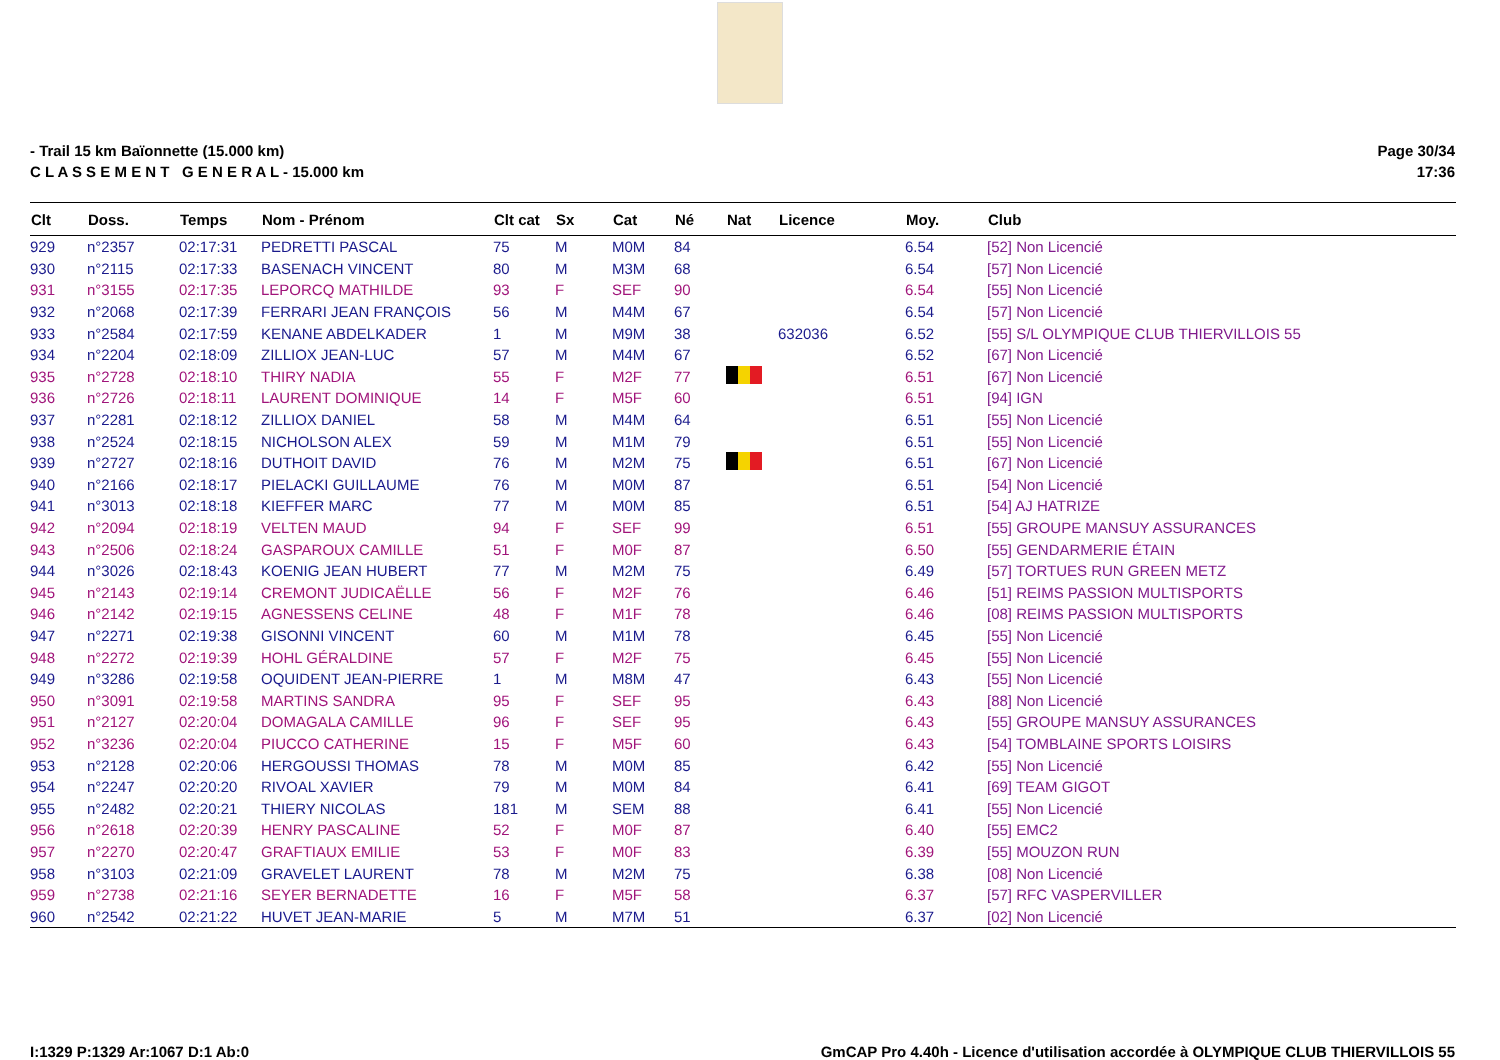- Trail 15 km Baïonnette (15.000 km)
C L A S S E M E N T G E N E R A L - 15.000 km
Page 30/34
17:36
| Clt | Doss. | Temps | Nom - Prénom | Clt cat | Sx | Cat | Né | Nat | Licence | Moy. | Club |
| --- | --- | --- | --- | --- | --- | --- | --- | --- | --- | --- | --- |
| 929 | n°2357 | 02:17:31 | PEDRETTI PASCAL | 75 | M | M0M | 84 | | | 6.54 | [52] Non Licencié |
| 930 | n°2115 | 02:17:33 | BASENACH VINCENT | 80 | M | M3M | 68 | | | 6.54 | [57] Non Licencié |
| 931 | n°3155 | 02:17:35 | LEPORCQ MATHILDE | 93 | F | SEF | 90 | | | 6.54 | [55] Non Licencié |
| 932 | n°2068 | 02:17:39 | FERRARI JEAN FRANÇOIS | 56 | M | M4M | 67 | | | 6.54 | [57] Non Licencié |
| 933 | n°2584 | 02:17:59 | KENANE ABDELKADER | 1 | M | M9M | 38 | | 632036 | 6.52 | [55] S/L OLYMPIQUE CLUB THIERVILLOIS 55 |
| 934 | n°2204 | 02:18:09 | ZILLIOX JEAN-LUC | 57 | M | M4M | 67 | | | 6.52 | [67] Non Licencié |
| 935 | n°2728 | 02:18:10 | THIRY NADIA | 55 | F | M2F | 77 | | | 6.51 | [67] Non Licencié |
| 936 | n°2726 | 02:18:11 | LAURENT DOMINIQUE | 14 | F | M5F | 60 | | | 6.51 | [94] IGN |
| 937 | n°2281 | 02:18:12 | ZILLIOX DANIEL | 58 | M | M4M | 64 | | | 6.51 | [55] Non Licencié |
| 938 | n°2524 | 02:18:15 | NICHOLSON ALEX | 59 | M | M1M | 79 | | | 6.51 | [55] Non Licencié |
| 939 | n°2727 | 02:18:16 | DUTHOIT DAVID | 76 | M | M2M | 75 | | | 6.51 | [67] Non Licencié |
| 940 | n°2166 | 02:18:17 | PIELACKI GUILLAUME | 76 | M | M0M | 87 | | | 6.51 | [54] Non Licencié |
| 941 | n°3013 | 02:18:18 | KIEFFER MARC | 77 | M | M0M | 85 | | | 6.51 | [54] AJ HATRIZE |
| 942 | n°2094 | 02:18:19 | VELTEN MAUD | 94 | F | SEF | 99 | | | 6.51 | [55] GROUPE MANSUY ASSURANCES |
| 943 | n°2506 | 02:18:24 | GASPAROUX CAMILLE | 51 | F | M0F | 87 | | | 6.50 | [55] GENDARMERIE ÉTAIN |
| 944 | n°3026 | 02:18:43 | KOENIG JEAN HUBERT | 77 | M | M2M | 75 | | | 6.49 | [57] TORTUES RUN GREEN METZ |
| 945 | n°2143 | 02:19:14 | CREMONT JUDICAËLLE | 56 | F | M2F | 76 | | | 6.46 | [51] REIMS PASSION MULTISPORTS |
| 946 | n°2142 | 02:19:15 | AGNESSENS CELINE | 48 | F | M1F | 78 | | | 6.46 | [08] REIMS PASSION MULTISPORTS |
| 947 | n°2271 | 02:19:38 | GISONNI VINCENT | 60 | M | M1M | 78 | | | 6.45 | [55] Non Licencié |
| 948 | n°2272 | 02:19:39 | HOHL GÉRALDINE | 57 | F | M2F | 75 | | | 6.45 | [55] Non Licencié |
| 949 | n°3286 | 02:19:58 | OQUIDENT JEAN-PIERRE | 1 | M | M8M | 47 | | | 6.43 | [55] Non Licencié |
| 950 | n°3091 | 02:19:58 | MARTINS SANDRA | 95 | F | SEF | 95 | | | 6.43 | [88] Non Licencié |
| 951 | n°2127 | 02:20:04 | DOMAGALA CAMILLE | 96 | F | SEF | 95 | | | 6.43 | [55] GROUPE MANSUY ASSURANCES |
| 952 | n°3236 | 02:20:04 | PIUCCO CATHERINE | 15 | F | M5F | 60 | | | 6.43 | [54] TOMBLAINE SPORTS LOISIRS |
| 953 | n°2128 | 02:20:06 | HERGOUSSI THOMAS | 78 | M | M0M | 85 | | | 6.42 | [55] Non Licencié |
| 954 | n°2247 | 02:20:20 | RIVOAL XAVIER | 79 | M | M0M | 84 | | | 6.41 | [69] TEAM GIGOT |
| 955 | n°2482 | 02:20:21 | THIERY NICOLAS | 181 | M | SEM | 88 | | | 6.41 | [55] Non Licencié |
| 956 | n°2618 | 02:20:39 | HENRY PASCALINE | 52 | F | M0F | 87 | | | 6.40 | [55] EMC2 |
| 957 | n°2270 | 02:20:47 | GRAFTIAUX EMILIE | 53 | F | M0F | 83 | | | 6.39 | [55] MOUZON RUN |
| 958 | n°3103 | 02:21:09 | GRAVELET LAURENT | 78 | M | M2M | 75 | | | 6.38 | [08] Non Licencié |
| 959 | n°2738 | 02:21:16 | SEYER BERNADETTE | 16 | F | M5F | 58 | | | 6.37 | [57] RFC VASPERVILLER |
| 960 | n°2542 | 02:21:22 | HUVET JEAN-MARIE | 5 | M | M7M | 51 | | | 6.37 | [02] Non Licencié |
I:1329 P:1329 Ar:1067 D:1 Ab:0 GmCAP Pro 4.40h - Licence d'utilisation accordée à OLYMPIQUE CLUB THIERVILLOIS 55